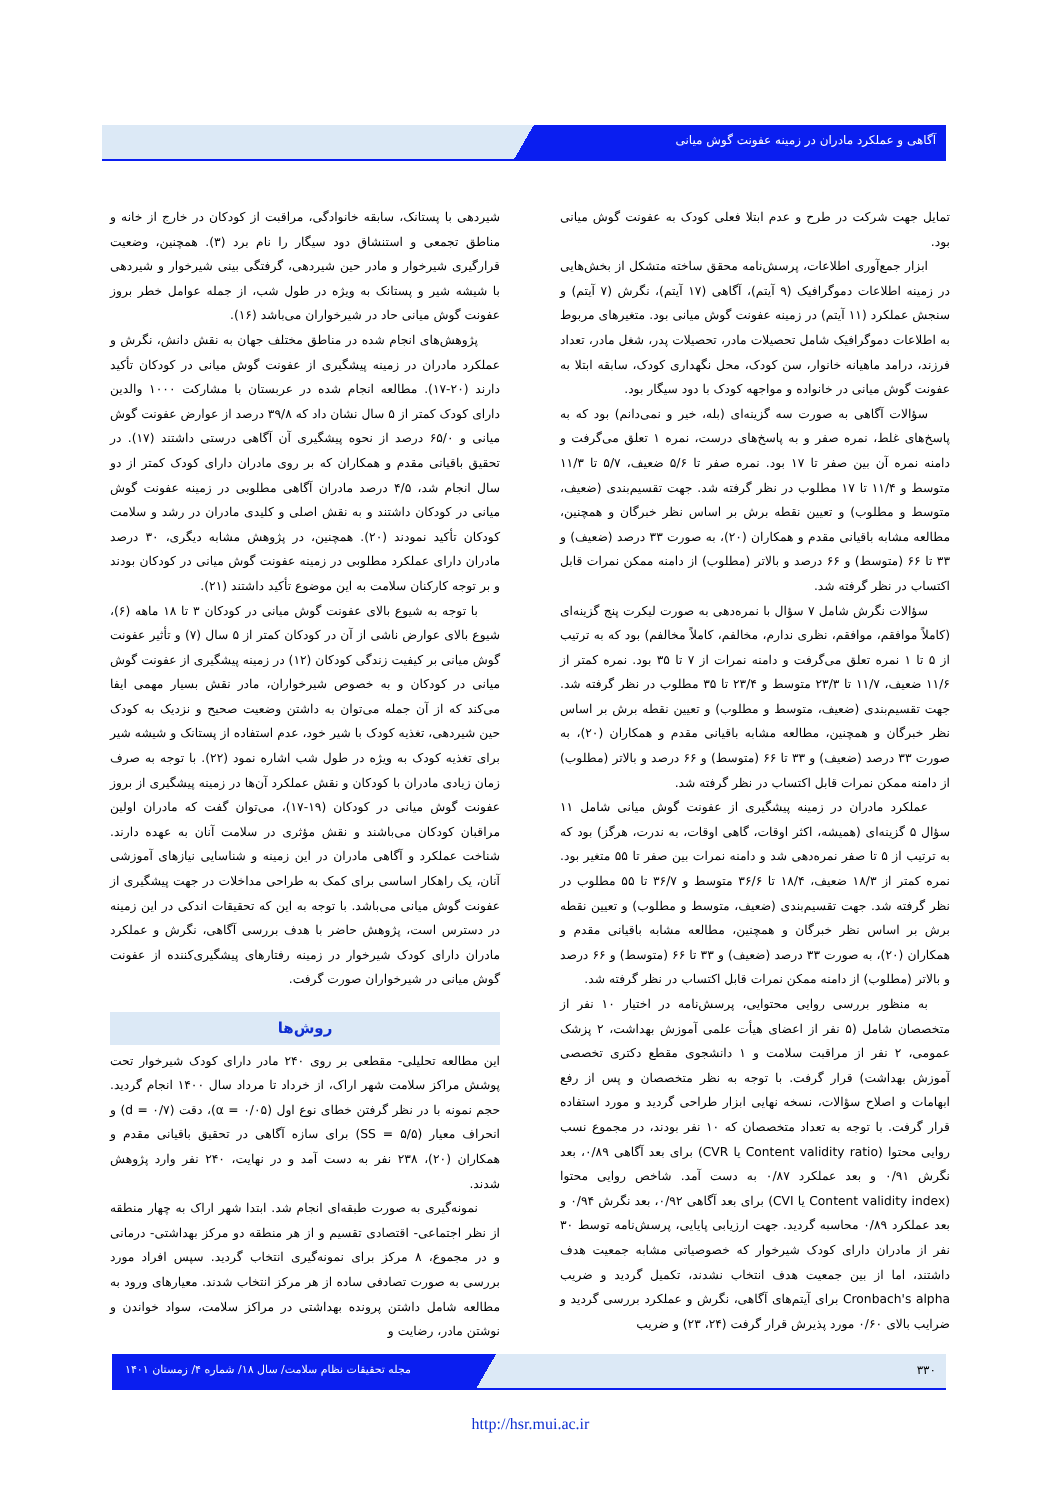آگاهی و عملکرد مادران در زمینه عفونت گوش میانی
شیردهی با پستانک، سابقه خانوادگی، مراقبت از کودکان در خارج از خانه و مناطق تجمعی و استنشاق دود سیگار را نام برد (۳). همچنین، وضعیت قرارگیری شیرخوار و مادر حین شیردهی، گرفتگی بینی شیرخوار و شیردهی با شیشه شیر و پستانک به ویژه در طول شب، از جمله عوامل خطر بروز عفونت گوش میانی حاد در شیرخواران می‌باشد (۱۶).
پژوهش‌های انجام شده در مناطق مختلف جهان به نقش دانش، نگرش و عملکرد مادران در زمینه پیشگیری از عفونت گوش میانی در کودکان تأکید دارند (۲۰-۱۷). مطالعه انجام شده در عربستان با مشارکت ۱۰۰۰ والدین دارای کودک کمتر از ۵ سال نشان داد که ۳۹/۸ درصد از عوارض عفونت گوش میانی و ۶۵/۰ درصد از نحوه پیشگیری آن آگاهی درستی داشتند (۱۷). در تحقیق باقیانی مقدم و همکاران که بر روی مادران دارای کودک کمتر از دو سال انجام شد، ۴/۵ درصد مادران آگاهی مطلوبی در زمینه عفونت گوش میانی در کودکان داشتند و به نقش اصلی و کلیدی مادران در رشد و سلامت کودکان تأکید نمودند (۲۰). همچنین، در پژوهش مشابه دیگری، ۳۰ درصد مادران دارای عملکرد مطلوبی در زمینه عفونت گوش میانی در کودکان بودند و بر توجه کارکنان سلامت به این موضوع تأکید داشتند (۲۱).
با توجه به شیوع بالای عفونت گوش میانی در کودکان ۳ تا ۱۸ ماهه (۶)، شیوع بالای عوارض ناشی از آن در کودکان کمتر از ۵ سال (۷) و تأثیر عفونت گوش میانی بر کیفیت زندگی کودکان (۱۲) در زمینه پیشگیری از عفونت گوش میانی در کودکان و به خصوص شیرخواران، مادر نقش بسیار مهمی ایفا می‌کند که از آن جمله می‌توان به داشتن وضعیت صحیح و نزدیک به کودک حین شیردهی، تغذیه کودک با شیر خود، عدم استفاده از پستانک و شیشه شیر برای تغذیه کودک به ویژه در طول شب اشاره نمود (۲۲). با توجه به صرف زمان زیادی مادران با کودکان و نقش عملکرد آن‌ها در زمینه پیشگیری از بروز عفونت گوش میانی در کودکان (۱۹-۱۷)، می‌توان گفت که مادران اولین مراقبان کودکان می‌باشند و نقش مؤثری در سلامت آنان به عهده دارند. شناخت عملکرد و آگاهی مادران در این زمینه و شناسایی نیازهای آموزشی آنان، یک راهکار اساسی برای کمک به طراحی مداخلات در جهت پیشگیری از عفونت گوش میانی می‌باشد. با توجه به این که تحقیقات اندکی در این زمینه در دسترس است، پژوهش حاضر با هدف بررسی آگاهی، نگرش و عملکرد مادران دارای کودک شیرخوار در زمینه رفتارهای پیشگیری‌کننده از عفونت گوش میانی در شیرخواران صورت گرفت.
روش‌ها
این مطالعه تحلیلی- مقطعی بر روی ۲۴۰ مادر دارای کودک شیرخوار تحت پوشش مراکز سلامت شهر اراک، از خرداد تا مرداد سال ۱۴۰۰ انجام گردید. حجم نمونه با در نظر گرفتن خطای نوع اول (α = ۰/۰۵)، دقت (d = ۰/۷) و انحراف معیار (SS = ۵/۵) برای سازه آگاهی در تحقیق باقیانی مقدم و همکاران (۲۰)، ۲۳۸ نفر به دست آمد و در نهایت، ۲۴۰ نفر وارد پژوهش شدند.
نمونه‌گیری به صورت طبقه‌ای انجام شد. ابتدا شهر اراک به چهار منطقه از نظر اجتماعی- اقتصادی تقسیم و از هر منطقه دو مرکز بهداشتی- درمانی و در مجموع، ۸ مرکز برای نمونه‌گیری انتخاب گردید. سپس افراد مورد بررسی به صورت تصادفی ساده از هر مرکز انتخاب شدند. معیارهای ورود به مطالعه شامل داشتن پرونده بهداشتی در مراکز سلامت، سواد خواندن و نوشتن مادر، رضایت و
تمایل جهت شرکت در طرح و عدم ابتلا فعلی کودک به عفونت گوش میانی بود.
ابزار جمع‌آوری اطلاعات، پرسش‌نامه محقق ساخته متشکل از بخش‌هایی در زمینه اطلاعات دموگرافیک (۹ آیتم)، آگاهی (۱۷ آیتم)، نگرش (۷ آیتم) و سنجش عملکرد (۱۱ آیتم) در زمینه عفونت گوش میانی بود. متغیرهای مربوط به اطلاعات دموگرافیک شامل تحصیلات مادر، تحصیلات پدر، شغل مادر، تعداد فرزند، درامد ماهیانه خانوار، سن کودک، محل نگهداری کودک، سابقه ابتلا به عفونت گوش میانی در خانواده و مواجهه کودک با دود سیگار بود.
سؤالات آگاهی به صورت سه گزینه‌ای (بله، خیر و نمی‌دانم) بود که به پاسخ‌های غلط، نمره صفر و به پاسخ‌های درست، نمره ۱ تعلق می‌گرفت و دامنه نمره آن بین صفر تا ۱۷ بود. نمره صفر تا ۵/۶ ضعیف، ۵/۷ تا ۱۱/۳ متوسط و ۱۱/۴ تا ۱۷ مطلوب در نظر گرفته شد. جهت تقسیم‌بندی (ضعیف، متوسط و مطلوب) و تعیین نقطه برش بر اساس نظر خبرگان و همچنین، مطالعه مشابه باقیانی مقدم و همکاران (۲۰)، به صورت ۳۳ درصد (ضعیف) و ۳۳ تا ۶۶ (متوسط) و ۶۶ درصد و بالاتر (مطلوب) از دامنه ممکن نمرات قابل اکتساب در نظر گرفته شد.
سؤالات نگرش شامل ۷ سؤال با نمره‌دهی به صورت لیکرت پنج گزینه‌ای (کاملاً موافقم، موافقم، نظری ندارم، مخالفم، کاملاً مخالفم) بود که به ترتیب از ۵ تا ۱ نمره تعلق می‌گرفت و دامنه نمرات از ۷ تا ۳۵ بود. نمره کمتر از ۱۱/۶ ضعیف، ۱۱/۷ تا ۲۳/۳ متوسط و ۲۳/۴ تا ۳۵ مطلوب در نظر گرفته شد. جهت تقسیم‌بندی (ضعیف، متوسط و مطلوب) و تعیین نقطه برش بر اساس نظر خبرگان و همچنین، مطالعه مشابه باقیانی مقدم و همکاران (۲۰)، به صورت ۳۳ درصد (ضعیف) و ۳۳ تا ۶۶ (متوسط) و ۶۶ درصد و بالاتر (مطلوب) از دامنه ممکن نمرات قابل اکتساب در نظر گرفته شد.
عملکرد مادران در زمینه پیشگیری از عفونت گوش میانی شامل ۱۱ سؤال ۵ گزینه‌ای (همیشه، اکثر اوقات، گاهی اوقات، به ندرت، هرگز) بود که به ترتیب از ۵ تا صفر نمره‌دهی شد و دامنه نمرات بین صفر تا ۵۵ متغیر بود. نمره کمتر از ۱۸/۳ ضعیف، ۱۸/۴ تا ۳۶/۶ متوسط و ۳۶/۷ تا ۵۵ مطلوب در نظر گرفته شد. جهت تقسیم‌بندی (ضعیف، متوسط و مطلوب) و تعیین نقطه برش بر اساس نظر خبرگان و همچنین، مطالعه مشابه باقیانی مقدم و همکاران (۲۰)، به صورت ۳۳ درصد (ضعیف) و ۳۳ تا ۶۶ (متوسط) و ۶۶ درصد و بالاتر (مطلوب) از دامنه ممکن نمرات قابل اکتساب در نظر گرفته شد.
به منظور بررسی روایی محتوایی، پرسش‌نامه در اختیار ۱۰ نفر از متخصصان شامل (۵ نفر از اعضای هیأت علمی آموزش بهداشت، ۲ پزشک عمومی، ۲ نفر از مراقبت سلامت و ۱ دانشجوی مقطع دکتری تخصصی آموزش بهداشت) قرار گرفت. با توجه به نظر متخصصان و پس از رفع ابهامات و اصلاح سؤالات، نسخه نهایی ابزار طراحی گردید و مورد استفاده قرار گرفت. با توجه به تعداد متخصصان که ۱۰ نفر بودند، در مجموع نسب روایی محتوا (Content validity ratio یا CVR) برای بعد آگاهی ۰/۸۹، بعد نگرش ۰/۹۱ و بعد عملکرد ۰/۸۷ به دست آمد. شاخص روایی محتوا (Content validity index یا CVI) برای بعد آگاهی ۰/۹۲، بعد نگرش ۰/۹۴ و بعد عملکرد ۰/۸۹ محاسبه گردید. جهت ارزیابی پایایی، پرسش‌نامه توسط ۳۰ نفر از مادران دارای کودک شیرخوار که خصوصیاتی مشابه جمعیت هدف داشتند، اما از بین جمعیت هدف انتخاب نشدند، تکمیل گردید و ضریب Cronbach's alpha برای آیتم‌های آگاهی، نگرش و عملکرد بررسی گردید و ضرایب بالای ۰/۶۰ مورد پذیرش قرار گرفت (۲۴، ۲۳) و ضریب
مجله تحقیقات نظام سلامت/ سال ۱۸/ شماره ۴/ زمستان ۱۴۰۱
۳۳۰
http://hsr.mui.ac.ir